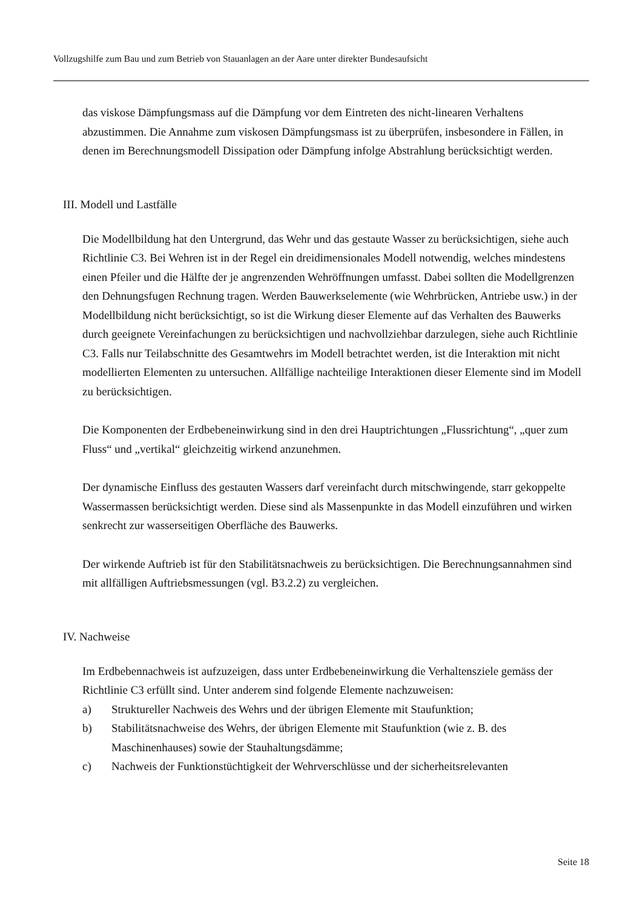Vollzugshilfe zum Bau und zum Betrieb von Stauanlagen an der Aare unter direkter Bundesaufsicht
das viskose Dämpfungsmass auf die Dämpfung vor dem Eintreten des nicht-linearen Verhaltens abzustimmen. Die Annahme zum viskosen Dämpfungsmass ist zu überprüfen, insbesondere in Fällen, in denen im Berechnungsmodell Dissipation oder Dämpfung infolge Abstrahlung berücksichtigt werden.
III. Modell und Lastfälle
Die Modellbildung hat den Untergrund, das Wehr und das gestaute Wasser zu berücksichtigen, siehe auch Richtlinie C3. Bei Wehren ist in der Regel ein dreidimensionales Modell notwendig, welches mindestens einen Pfeiler und die Hälfte der je angrenzenden Wehröffnungen umfasst. Dabei sollten die Modellgrenzen den Dehnungsfugen Rechnung tragen. Werden Bauwerkselemente (wie Wehrbrücken, Antriebe usw.) in der Modellbildung nicht berücksichtigt, so ist die Wirkung dieser Elemente auf das Verhalten des Bauwerks durch geeignete Vereinfachungen zu berücksichtigen und nachvollziehbar darzulegen, siehe auch Richtlinie C3. Falls nur Teilabschnitte des Gesamtwehrs im Modell betrachtet werden, ist die Interaktion mit nicht modellierten Elementen zu untersuchen. Allfällige nachteilige Interaktionen dieser Elemente sind im Modell zu berücksichtigen.
Die Komponenten der Erdbebeneinwirkung sind in den drei Hauptrichtungen „Flussrichtung“, „quer zum Fluss“ und „vertikal“ gleichzeitig wirkend anzunehmen.
Der dynamische Einfluss des gestauten Wassers darf vereinfacht durch mitschwingende, starr gekoppelte Wassermassen berücksichtigt werden. Diese sind als Massenpunkte in das Modell einzuführen und wirken senkrecht zur wasserseitigen Oberfläche des Bauwerks.
Der wirkende Auftrieb ist für den Stabilitätsnachweis zu berücksichtigen. Die Berechnungsannahmen sind mit allfälligen Auftriebsmessungen (vgl. B3.2.2) zu vergleichen.
IV. Nachweise
Im Erdbebennachweis ist aufzuzeigen, dass unter Erdbebeneinwirkung die Verhaltensziele gemäss der Richtlinie C3 erfüllt sind. Unter anderem sind folgende Elemente nachzuweisen:
a) Struktureller Nachweis des Wehrs und der übrigen Elemente mit Staufunktion;
b) Stabilitätsnachweise des Wehrs, der übrigen Elemente mit Staufunktion (wie z. B. des Maschinenhauses) sowie der Stauhaltungsdämme;
c) Nachweis der Funktionstüchtigkeit der Wehrverschlüsse und der sicherheitsrelevanten
Seite 18